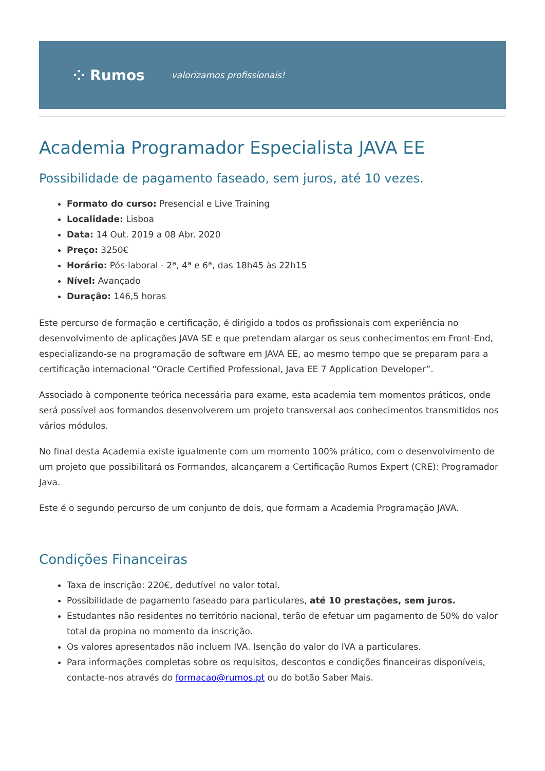⁘ Rumos valorizamos profissionais!
Academia Programador Especialista JAVA EE
Possibilidade de pagamento faseado, sem juros, até 10 vezes.
Formato do curso: Presencial e Live Training
Localidade: Lisboa
Data: 14 Out. 2019 a 08 Abr. 2020
Preço: 3250€
Horário: Pós-laboral - 2ª, 4ª e 6ª, das 18h45 às 22h15
Nível: Avançado
Duração: 146,5 horas
Este percurso de formação e certificação, é dirigido a todos os profissionais com experiência no desenvolvimento de aplicações JAVA SE e que pretendam alargar os seus conhecimentos em Front-End, especializando-se na programação de software em JAVA EE, ao mesmo tempo que se preparam para a certificação internacional “Oracle Certified Professional, Java EE 7 Application Developer”.
Associado à componente teórica necessária para exame, esta academia tem momentos práticos, onde será possível aos formandos desenvolverem um projeto transversal aos conhecimentos transmitidos nos vários módulos.
No final desta Academia existe igualmente com um momento 100% prático, com o desenvolvimento de um projeto que possibilitará os Formandos, alcançarem a Certificação Rumos Expert (CRE): Programador Java.
Este é o segundo percurso de um conjunto de dois, que formam a Academia Programação JAVA.
Condições Financeiras
Taxa de inscrição: 220€, dedutível no valor total.
Possibilidade de pagamento faseado para particulares, até 10 prestações, sem juros.
Estudantes não residentes no território nacional, terão de efetuar um pagamento de 50% do valor total da propina no momento da inscrição.
Os valores apresentados não incluem IVA. Isenção do valor do IVA a particulares.
Para informações completas sobre os requisitos, descontos e condições financeiras disponíveis, contacte-nos através do formacao@rumos.pt ou do botão Saber Mais.